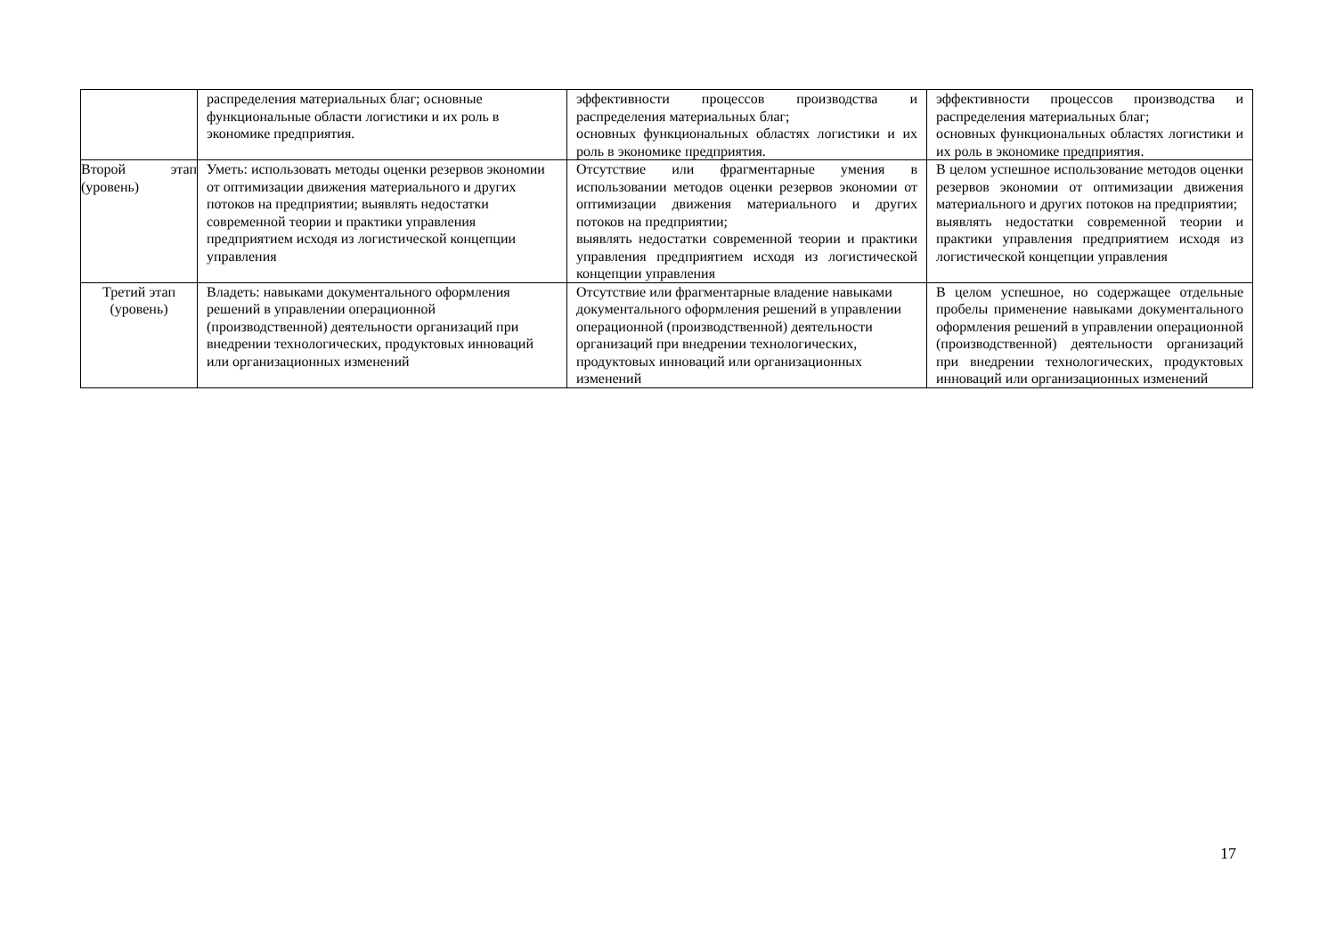| | распределения материальных благ; основные функциональные области логистики и их роль в экономике предприятия. | эффективности процессов производства и распределения материальных благ; основных функциональных областях логистики и их роль в экономике предприятия. | эффективности процессов производства и распределения материальных благ; основных функциональных областях логистики и их роль в экономике предприятия. |
| Второй этап (уровень) | Уметь: использовать методы оценки резервов экономии от оптимизации движения материального и других потоков на предприятии; выявлять недостатки современной теории и практики управления предприятием исходя из логистической концепции управления | Отсутствие или фрагментарные умения в использовании методов оценки резервов экономии от оптимизации движения материального и других потоков на предприятии; выявлять недостатки современной теории и практики управления предприятием исходя из логистической концепции управления | В целом успешное использование методов оценки резервов экономии от оптимизации движения материального и других потоков на предприятии; выявлять недостатки современной теории и практики управления предприятием исходя из логистической концепции управления |
| Третий этап (уровень) | Владеть: навыками документального оформления решений в управлении операционной (производственной) деятельности организаций при внедрении технологических, продуктовых инноваций или организационных изменений | Отсутствие или фрагментарные владение навыками документального оформления решений в управлении операционной (производственной) деятельности организаций при внедрении технологических, продуктовых инноваций или организационных изменений | В целом успешное, но содержащее отдельные пробелы применение навыками документального оформления решений в управлении операционной (производственной) деятельности организаций при внедрении технологических, продуктовых инноваций или организационных изменений |
17